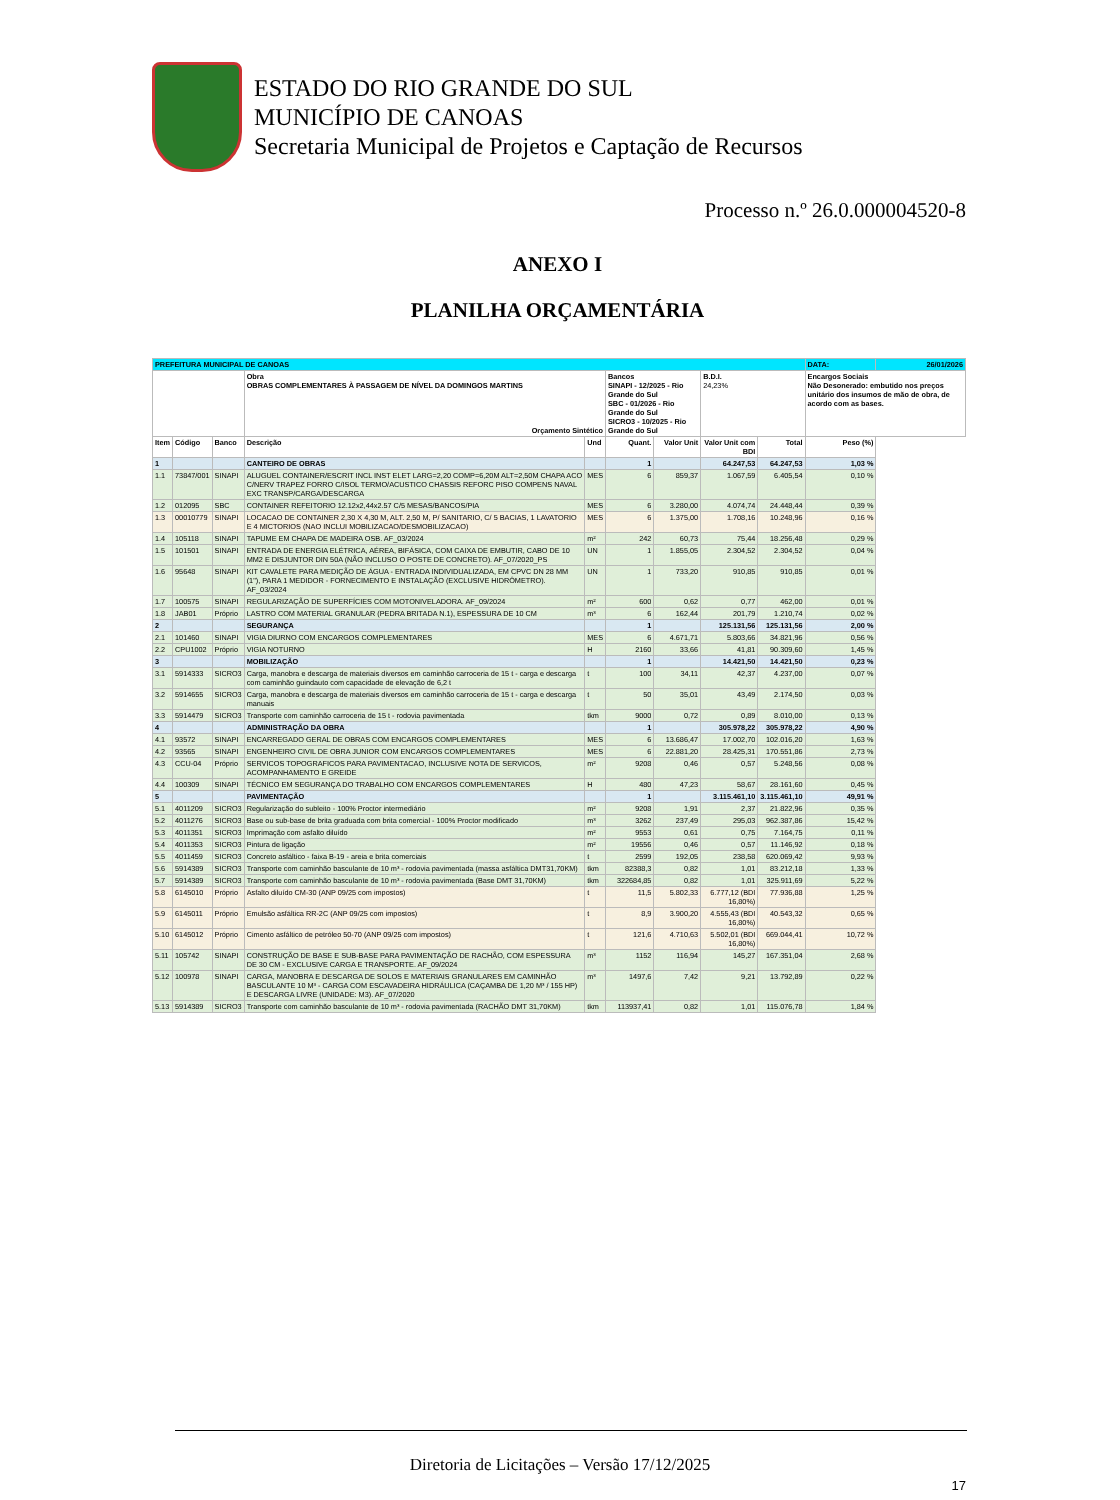ESTADO DO RIO GRANDE DO SUL
MUNICÍPIO DE CANOAS
Secretaria Municipal de Projetos e Captação de Recursos
Processo n.º 26.0.000004520-8
ANEXO I
PLANILHA ORÇAMENTÁRIA
| PREFEITURA MUNICIPAL DE CANOAS | | | | | | | | | DATA: | 26/01/2026 |
| | | | Obra OBRAS COMPLEMENTARES À PASSAGEM DE NÍVEL DA DOMINGOS MARTINS Orçamento Sintético | | Bancos SINAPI - 12/2025 - Rio Grande do Sul SBC - 01/2026 - Rio Grande do Sul SICRO3 - 10/2025 - Rio Grande do Sul | | B.D.I. 24,23% | | Encargos Sociais Não Desonerado: embutido nos preços unitário dos insumos de mão de obra, de acordo com as bases. | |
| Item | Código | Banco | Descrição | Und | Quant. | Valor Unit | Valor Unit com BDI | Total | Peso (%) | |
| 1 | | | CANTEIRO DE OBRAS | | 1 | | 64.247,53 | 64.247,53 | 1,03 % | |
| 1.1 | 73847/001 | SINAPI | ALUGUEL CONTAINER/ESCRIT INCL INST ELET LARG=2,20 COMP=6,20M ALT=2,50M CHAPA ACO C/NERV TRAPEZ FORRO C/ISOL TERMO/ACUSTICO CHASSIS REFORC PISO COMPENS NAVAL EXC TRANSP/CARGA/DESCARGA | MES | 6 | 859,37 | 1.067,59 | 6.405,54 | 0,10 % | |
| 1.2 | 012095 | SBC | CONTAINER REFEITORIO 12.12x2,44x2.57 C/5 MESAS/BANCOS/PIA | MES | 6 | 3.280,00 | 4.074,74 | 24.448,44 | 0,39 % | |
| 1.3 | 00010779 | SINAPI | LOCACAO DE CONTAINER 2,30 X 4,30 M, ALT. 2,50 M, P/ SANITARIO, C/ 5 BACIAS, 1 LAVATORIO E 4 MICTORIOS (NAO INCLUI MOBILIZACAO/DESMOBILIZACAO) | MES | 6 | 1.375,00 | 1.708,16 | 10.248,96 | 0,16 % | |
| 1.4 | 105118 | SINAPI | TAPUME EM CHAPA DE MADEIRA OSB. AF_03/2024 | m² | 242 | 60,73 | 75,44 | 18.256,48 | 0,29 % | |
| 1.5 | 101501 | SINAPI | ENTRADA DE ENERGIA ELÉTRICA, AÉREA, BIFÁSICA, COM CAIXA DE EMBUTIR, CABO DE 10 MM2 E DISJUNTOR DIN 50A (NÃO INCLUSO O POSTE DE CONCRETO). AF_07/2020_PS | UN | 1 | 1.855,05 | 2.304,52 | 2.304,52 | 0,04 % | |
| 1.6 | 95648 | SINAPI | KIT CAVALETE PARA MEDIÇÃO DE ÁGUA - ENTRADA INDIVIDUALIZADA, EM CPVC DN 28 MM (1"), PARA 1 MEDIDOR - FORNECIMENTO E INSTALAÇÃO (EXCLUSIVE HIDRÔMETRO). AF_03/2024 | UN | 1 | 733,20 | 910,85 | 910,85 | 0,01 % | |
| 1.7 | 100575 | SINAPI | REGULARIZAÇÃO DE SUPERFÍCIES COM MOTONIVELADORA. AF_09/2024 | m² | 600 | 0,62 | 0,77 | 462,00 | 0,01 % | |
| 1.8 | JAB01 | Próprio | LASTRO COM MATERIAL GRANULAR (PEDRA BRITADA N.1), ESPESSURA DE 10 CM | m³ | 6 | 162,44 | 201,79 | 1.210,74 | 0,02 % | |
| 2 | | | SEGURANÇA | | 1 | | 125.131,56 | 125.131,56 | 2,00 % | |
| 2.1 | 101460 | SINAPI | VIGIA DIURNO COM ENCARGOS COMPLEMENTARES | MES | 6 | 4.671,71 | 5.803,66 | 34.821,96 | 0,56 % | |
| 2.2 | CPU1002 | Próprio | VIGIA NOTURNO | H | 2160 | 33,66 | 41,81 | 90.309,60 | 1,45 % | |
| 3 | | | MOBILIZAÇÃO | | 1 | | 14.421,50 | 14.421,50 | 0,23 % | |
| 3.1 | 5914333 | SICRO3 | Carga, manobra e descarga de materiais diversos em caminhão carroceria de 15 t - carga e descarga com caminhão guindauto com capacidade de elevação de 6,2 t | t | 100 | 34,11 | 42,37 | 4.237,00 | 0,07 % | |
| 3.2 | 5914655 | SICRO3 | Carga, manobra e descarga de materiais diversos em caminhão carroceria de 15 t - carga e descarga manuais | t | 50 | 35,01 | 43,49 | 2.174,50 | 0,03 % | |
| 3.3 | 5914479 | SICRO3 | Transporte com caminhão carroceria de 15 t - rodovia pavimentada | tkm | 9000 | 0,72 | 0,89 | 8.010,00 | 0,13 % | |
| 4 | | | ADMINISTRAÇÃO DA OBRA | | 1 | | 305.978,22 | 305.978,22 | 4,90 % | |
| 4.1 | 93572 | SINAPI | ENCARREGADO GERAL DE OBRAS COM ENCARGOS COMPLEMENTARES | MES | 6 | 13.686,47 | 17.002,70 | 102.016,20 | 1,63 % | |
| 4.2 | 93565 | SINAPI | ENGENHEIRO CIVIL DE OBRA JUNIOR COM ENCARGOS COMPLEMENTARES | MES | 6 | 22.881,20 | 28.425,31 | 170.551,86 | 2,73 % | |
| 4.3 | CCU-04 | Próprio | SERVICOS TOPOGRAFICOS PARA PAVIMENTACAO, INCLUSIVE NOTA DE SERVICOS, ACOMPANHAMENTO E GREIDE | m² | 9208 | 0,46 | 0,57 | 5.248,56 | 0,08 % | |
| 4.4 | 100309 | SINAPI | TÉCNICO EM SEGURANÇA DO TRABALHO COM ENCARGOS COMPLEMENTARES | H | 480 | 47,23 | 58,67 | 28.161,60 | 0,45 % | |
| 5 | | | PAVIMENTAÇÃO | | 1 | | 3.115.461,10 | 3.115.461,10 | 49,91 % | |
| 5.1 | 4011209 | SICRO3 | Regularização do subleito - 100% Proctor intermediário | m² | 9208 | 1,91 | 2,37 | 21.822,96 | 0,35 % | |
| 5.2 | 4011276 | SICRO3 | Base ou sub-base de brita graduada com brita comercial - 100% Proctor modificado | m³ | 3262 | 237,49 | 295,03 | 962.387,86 | 15,42 % | |
| 5.3 | 4011351 | SICRO3 | Imprimação com asfalto diluído | m² | 9553 | 0,61 | 0,75 | 7.164,75 | 0,11 % | |
| 5.4 | 4011353 | SICRO3 | Pintura de ligação | m² | 19556 | 0,46 | 0,57 | 11.146,92 | 0,18 % | |
| 5.5 | 4011459 | SICRO3 | Concreto asfáltico - faixa B-19 - areia e brita comerciais | t | 2599 | 192,05 | 238,58 | 620.069,42 | 9,93 % | |
| 5.6 | 5914389 | SICRO3 | Transporte com caminhão basculante de 10 m³ - rodovia pavimentada (massa asfáltica DMT31,70KM) | tkm | 82388,3 | 0,82 | 1,01 | 83.212,18 | 1,33 % | |
| 5.7 | 5914389 | SICRO3 | Transporte com caminhão basculante de 10 m³ - rodovia pavimentada (Base DMT 31,70KM) | tkm | 322684,85 | 0,82 | 1,01 | 325.911,69 | 5,22 % | |
| 5.8 | 6145010 | Próprio | Asfalto diluído CM-30 (ANP 09/25 com impostos) | t | 11,5 | 5.802,33 | 6.777,12 (BDI 16,80%) | 77.936,88 | 1,25 % | |
| 5.9 | 6145011 | Próprio | Emulsão asfáltica RR-2C (ANP 09/25 com impostos) | t | 8,9 | 3.900,20 | 4.555,43 (BDI 16,80%) | 40.543,32 | 0,65 % | |
| 5.10 | 6145012 | Próprio | Cimento asfáltico de petróleo 50-70 (ANP 09/25 com impostos) | t | 121,6 | 4.710,63 | 5.502,01 (BDI 16,80%) | 669.044,41 | 10,72 % | |
| 5.11 | 105742 | SINAPI | CONSTRUÇÃO DE BASE E SUB-BASE PARA PAVIMENTAÇÃO DE RACHÃO, COM ESPESSURA DE 30 CM - EXCLUSIVE CARGA E TRANSPORTE. AF_09/2024 | m³ | 1152 | 116,94 | 145,27 | 167.351,04 | 2,68 % | |
| 5.12 | 100978 | SINAPI | CARGA, MANOBRA E DESCARGA DE SOLOS E MATERIAIS GRANULARES EM CAMINHÃO BASCULANTE 10 M³ - CARGA COM ESCAVADEIRA HIDRÁULICA (CAÇAMBA DE 1,20 M³ / 155 HP) E DESCARGA LIVRE (UNIDADE: M3). AF_07/2020 | m³ | 1497,6 | 7,42 | 9,21 | 13.792,89 | 0,22 % | |
| 5.13 | 5914389 | SICRO3 | Transporte com caminhão basculante de 10 m³ - rodovia pavimentada (RACHÃO DMT 31,70KM) | tkm | 113937,41 | 0,82 | 1,01 | 115.076,78 | 1,84 % | |
Diretoria de Licitações – Versão 17/12/2025
17